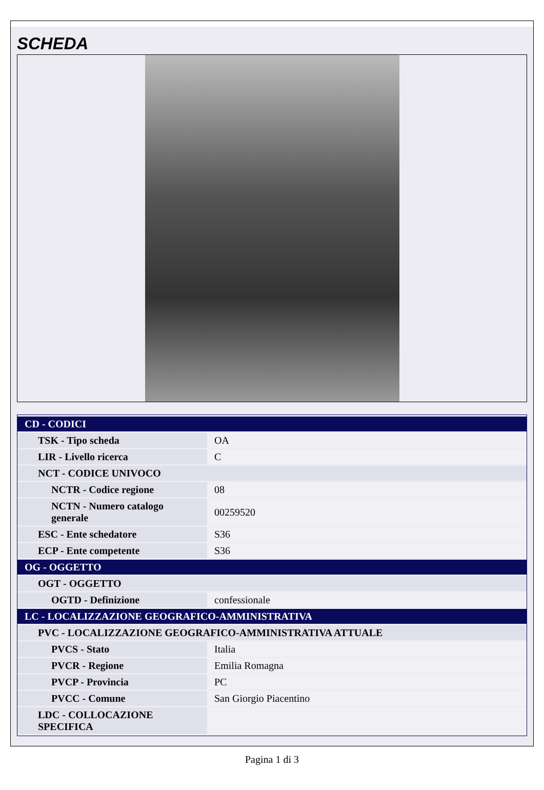SCHEDA
| CD - CODICI | |
| TSK - Tipo scheda | OA |
| LIR - Livello ricerca | C |
| NCT - CODICE UNIVOCO | |
| NCTR - Codice regione | 08 |
| NCTN - Numero catalogo generale | 00259520 |
| ESC - Ente schedatore | S36 |
| ECP - Ente competente | S36 |
| OG - OGGETTO | |
| OGT - OGGETTO | |
| OGTD - Definizione | confessionale |
| LC - LOCALIZZAZIONE GEOGRAFICO-AMMINISTRATIVA | |
| PVC - LOCALIZZAZIONE GEOGRAFICO-AMMINISTRATIVA ATTUALE | |
| PVCS - Stato | Italia |
| PVCR - Regione | Emilia Romagna |
| PVCP - Provincia | PC |
| PVCC - Comune | San Giorgio Piacentino |
| LDC - COLLOCAZIONE SPECIFICA | |
Pagina 1 di 3